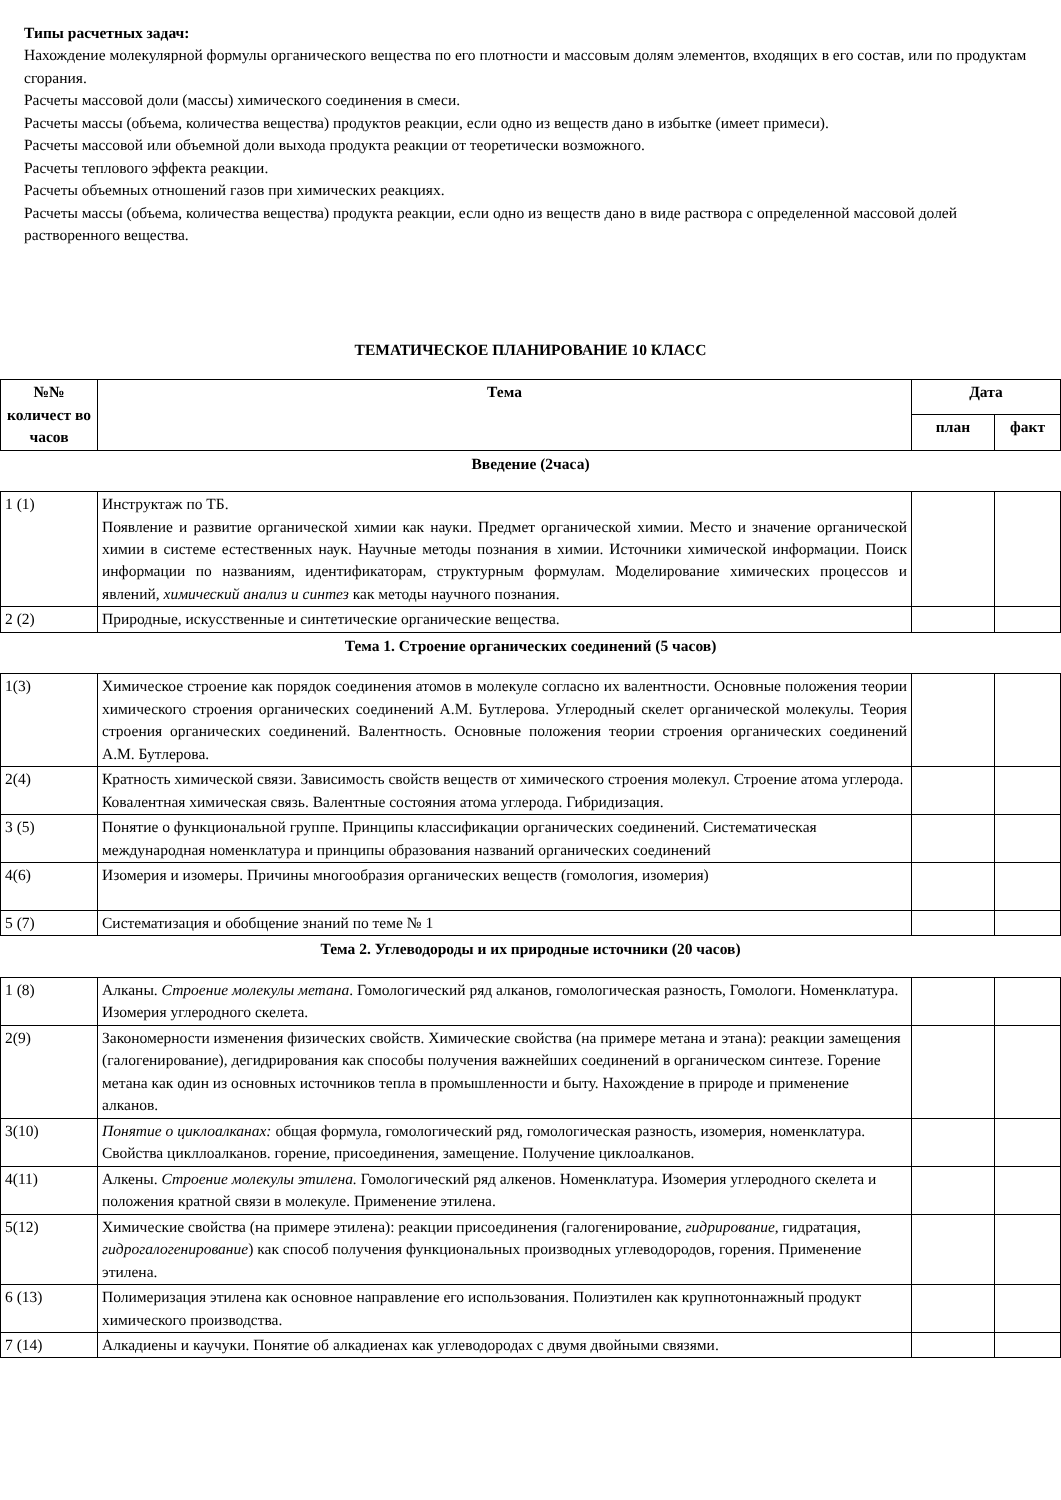Типы расчетных задач:
Нахождение молекулярной формулы органического вещества по его плотности и массовым долям элементов, входящих в его состав, или по продуктам сгорания.
Расчеты массовой доли (массы) химического соединения в смеси.
Расчеты массы (объема, количества вещества) продуктов реакции, если одно из веществ дано в избытке (имеет примеси).
Расчеты массовой или объемной доли выхода продукта реакции от теоретически возможного.
Расчеты теплового эффекта реакции.
Расчеты объемных отношений газов при химических реакциях.
Расчеты массы (объема, количества вещества) продукта реакции, если одно из веществ дано в виде раствора с определенной массовой долей растворенного вещества.
ТЕМАТИЧЕСКОЕ ПЛАНИРОВАНИЕ 10 КЛАСС
| №№ количест во часов | Тема | Дата | |
| --- | --- | --- | --- |
| | | план | факт |
| Введение (2часа) | | | |
| 1 (1) | Инструктаж по ТБ. Появление и развитие органической химии как науки. Предмет органической химии. Место и значение органической химии в системе естественных наук. Научные методы познания в химии. Источники химической информации. Поиск информации по названиям, идентификаторам, структурным формулам. Моделирование химических процессов и явлений, химический анализ и синтез как методы научного познания. | | |
| 2 (2) | Природные, искусственные и синтетические органические вещества. | | |
| Тема 1. Строение органических соединений (5 часов) | | | |
| 1(3) | Химическое строение как порядок соединения атомов в молекуле согласно их валентности. Основные положения теории химического строения органических соединений А.М. Бутлерова. Углеродный скелет органической молекулы. Теория строения органических соединений. Валентность. Основные положения теории строения органических соединений А.М. Бутлерова. | | |
| 2(4) | Кратность химической связи. Зависимость свойств веществ от химического строения молекул. Строение атома углерода. Ковалентная химическая связь. Валентные состояния атома углерода. Гибридизация. | | |
| 3 (5) | Понятие о функциональной группе. Принципы классификации органических соединений. Систематическая международная номенклатура и принципы образования названий органических соединений | | |
| 4(6) | Изомерия и изомеры. Причины многообразия органических веществ (гомология, изомерия) | | |
| 5 (7) | Систематизация и обобщение знаний по теме № 1 | | |
| Тема 2. Углеводороды и их природные источники (20 часов) | | | |
| 1 (8) | Алканы. Строение молекулы метана . Гомологический ряд алканов, гомологическая разность, Гомологи. Номенклатура. Изомерия углеродного скелета. | | |
| 2(9) | Закономерности изменения физических свойств. Химические свойства (на примере метана и этана): реакции замещения (галогенирование), дегидрирования как способы получения важнейших соединений в органическом синтезе. Горение метана как один из основных источников тепла в промышленности и быту. Нахождение в природе и применение алканов. | | |
| 3(10) | Понятие о циклоалканах: общая формула, гомологический ряд, гомологическая разность, изомерия, номенклатура. Свойства цикллоалканов. горение, присоединения, замещение. Получение циклоалканов. | | |
| 4(11) | Алкены. Строение молекулы этилена. Гомологический ряд алкенов. Номенклатура. Изомерия углеродного скелета и положения кратной связи в молекуле. Применение этилена. | | |
| 5(12) | Химические свойства (на примере этилена): реакции присоединения (галогенирование, гидрирование , гидратация, гидрогалогенирование ) как способ получения функциональных производных углеводородов, горения. Применение этилена. | | |
| 6 (13) | Полимеризация этилена как основное направление его использования. Полиэтилен как крупнотоннажный продукт химического производства. | | |
| 7 (14) | Алкадиены и каучуки. Понятие об алкадиенах как углеводородах с двумя двойными связями. | | |